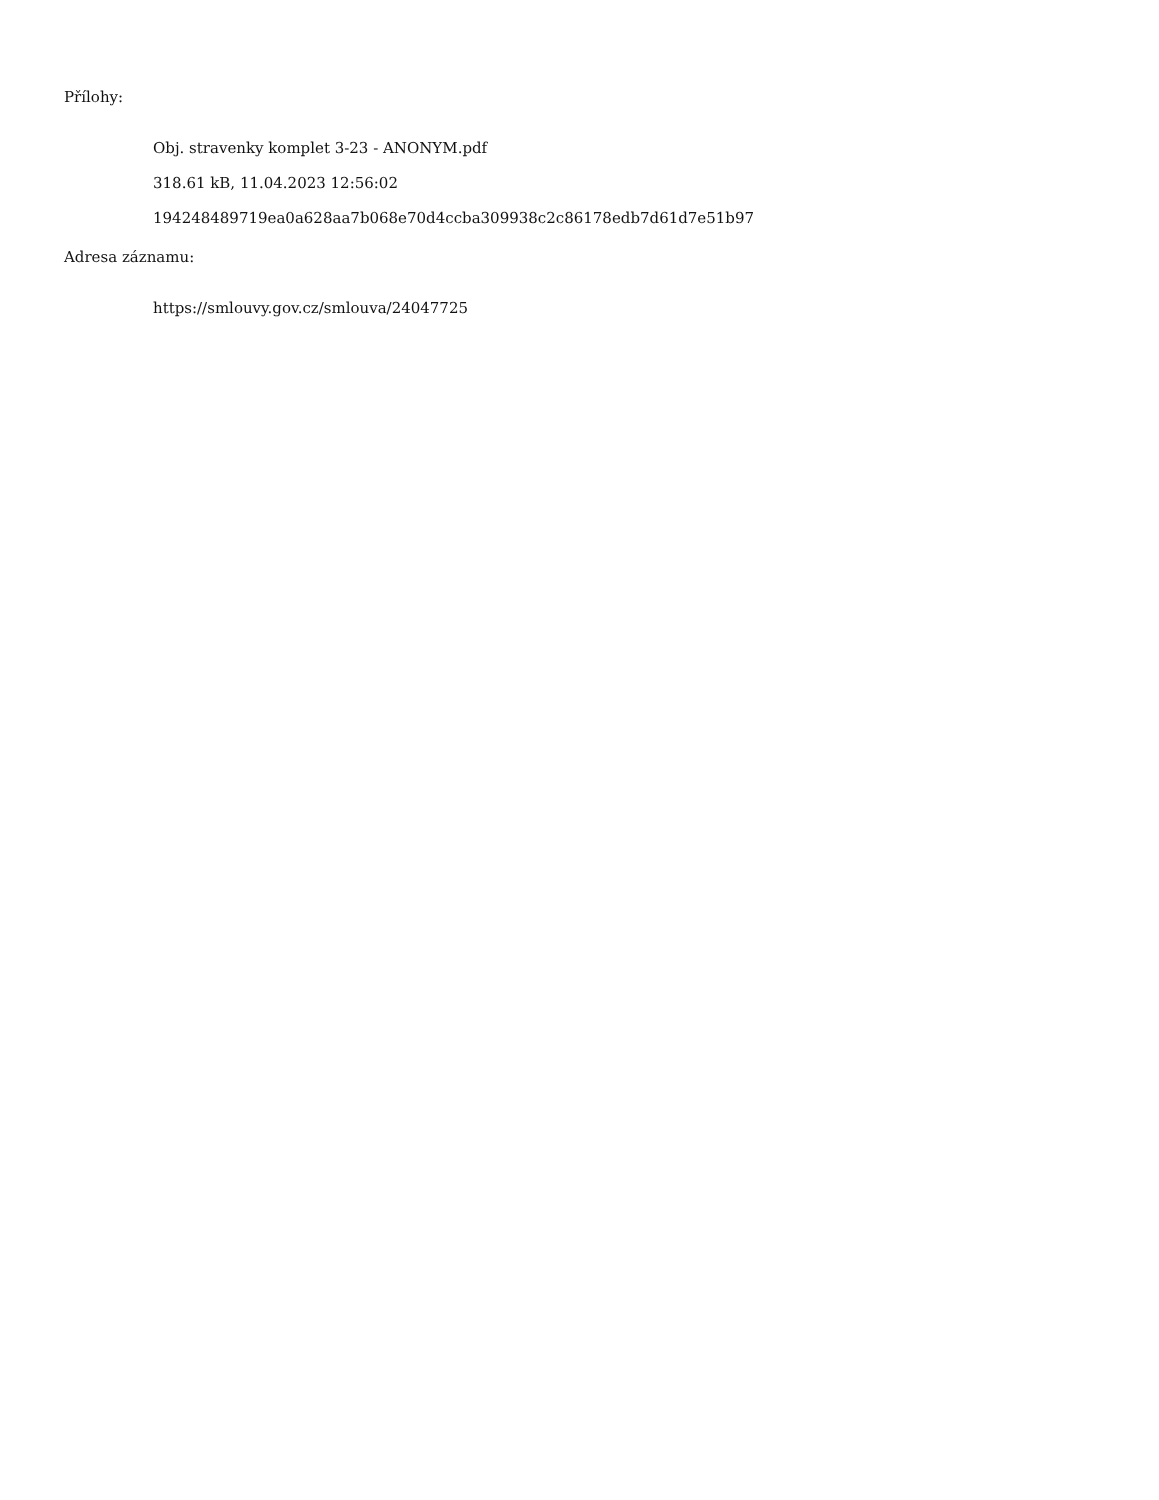Přílohy:
Obj. stravenky komplet 3-23 - ANONYM.pdf
318.61 kB, 11.04.2023 12:56:02
194248489719ea0a628aa7b068e70d4ccba309938c2c86178edb7d61d7e51b97
Adresa záznamu:
https://smlouvy.gov.cz/smlouva/24047725